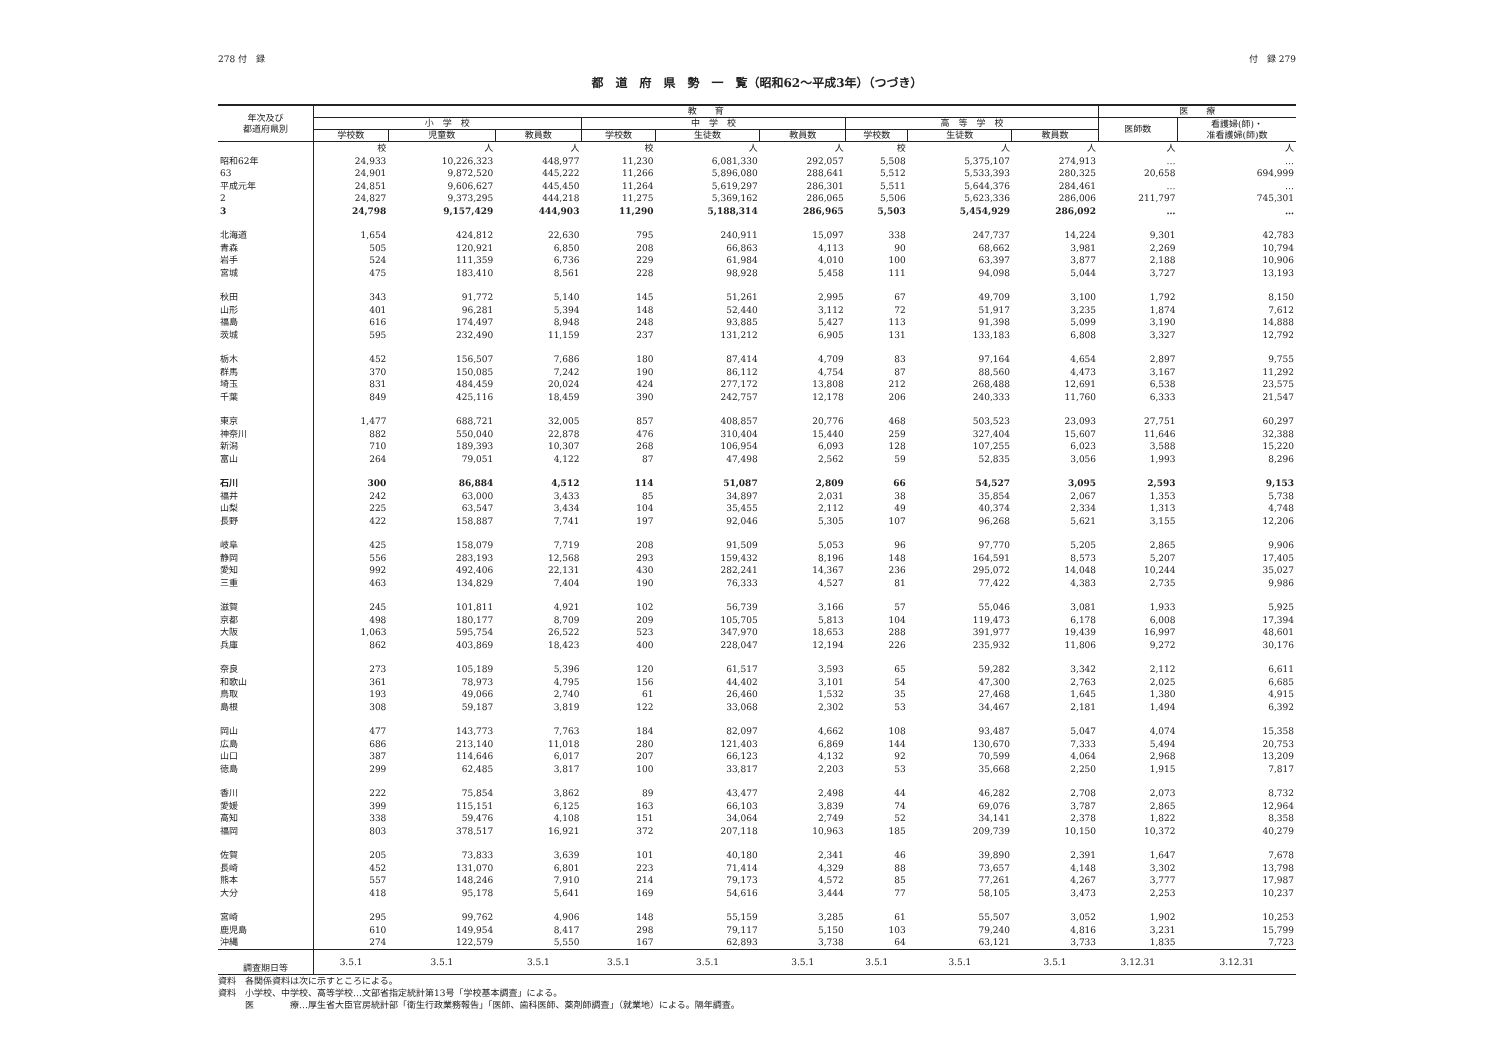278 付　録 付　録 279
都　道　府　県　勢　一　覧（昭和62～平成3年）（つづき）
| 年次及び 都道府県別 | 教 育 | | | | | | | | | 医 療 | |
| --- | --- | --- | --- | --- | --- | --- | --- | --- | --- | --- | --- |
| | 小 学 校 | | | 中 学 校 | | | 高 等 学 校 | | | 医師数 | 看護婦(師)・ 准看護婦(師)数 |
| | 学校数 | 児童数 | 教員数 | 学校数 | 生徒数 | 教員数 | 学校数 | 生徒数 | 教員数 | | |
| | 校 | 人 | 人 | 校 | 人 | 人 | 校 | 人 | 人 | 人 | 人 |
| 昭和62年 | 24,933 | 10,226,323 | 448,977 | 11,230 | 6,081,330 | 292,057 | 5,508 | 5,375,107 | 274,913 | … | … |
| 63 | 24,901 | 9,872,520 | 445,222 | 11,266 | 5,896,080 | 288,641 | 5,512 | 5,533,393 | 280,325 | 20,658 | 694,999 |
| 平成元年 | 24,851 | 9,606,627 | 445,450 | 11,264 | 5,619,297 | 286,301 | 5,511 | 5,644,376 | 284,461 | … | … |
| 2 | 24,827 | 9,373,295 | 444,218 | 11,275 | 5,369,162 | 286,065 | 5,506 | 5,623,336 | 286,006 | 211,797 | 745,301 |
| 3 | 24,798 | 9,157,429 | 444,903 | 11,290 | 5,188,314 | 286,965 | 5,503 | 5,454,929 | 286,092 | … | … |
| 北海道 | 1,654 | 424,812 | 22,630 | 795 | 240,911 | 15,097 | 338 | 247,737 | 14,224 | 9,301 | 42,783 |
| 青森 | 505 | 120,921 | 6,850 | 208 | 66,863 | 4,113 | 90 | 68,662 | 3,981 | 2,269 | 10,794 |
| 岩手 | 524 | 111,359 | 6,736 | 229 | 61,984 | 4,010 | 100 | 63,397 | 3,877 | 2,188 | 10,906 |
| 宮城 | 475 | 183,410 | 8,561 | 228 | 98,928 | 5,458 | 111 | 94,098 | 5,044 | 3,727 | 13,193 |
| 秋田 | 343 | 91,772 | 5,140 | 145 | 51,261 | 2,995 | 67 | 49,709 | 3,100 | 1,792 | 8,150 |
| 山形 | 401 | 96,281 | 5,394 | 148 | 52,440 | 3,112 | 72 | 51,917 | 3,235 | 1,874 | 7,612 |
| 福島 | 616 | 174,497 | 8,948 | 248 | 93,885 | 5,427 | 113 | 91,398 | 5,099 | 3,190 | 14,888 |
| 茨城 | 595 | 232,490 | 11,159 | 237 | 131,212 | 6,905 | 131 | 133,183 | 6,808 | 3,327 | 12,792 |
| 栃木 | 452 | 156,507 | 7,686 | 180 | 87,414 | 4,709 | 83 | 97,164 | 4,654 | 2,897 | 9,755 |
| 群馬 | 370 | 150,085 | 7,242 | 190 | 86,112 | 4,754 | 87 | 88,560 | 4,473 | 3,167 | 11,292 |
| 埼玉 | 831 | 484,459 | 20,024 | 424 | 277,172 | 13,808 | 212 | 268,488 | 12,691 | 6,538 | 23,575 |
| 千葉 | 849 | 425,116 | 18,459 | 390 | 242,757 | 12,178 | 206 | 240,333 | 11,760 | 6,333 | 21,547 |
| 東京 | 1,477 | 688,721 | 32,005 | 857 | 408,857 | 20,776 | 468 | 503,523 | 23,093 | 27,751 | 60,297 |
| 神奈川 | 882 | 550,040 | 22,878 | 476 | 310,404 | 15,440 | 259 | 327,404 | 15,607 | 11,646 | 32,388 |
| 新潟 | 710 | 189,393 | 10,307 | 268 | 106,954 | 6,093 | 128 | 107,255 | 6,023 | 3,588 | 15,220 |
| 富山 | 264 | 79,051 | 4,122 | 87 | 47,498 | 2,562 | 59 | 52,835 | 3,056 | 1,993 | 8,296 |
| 石川 | 300 | 86,884 | 4,512 | 114 | 51,087 | 2,809 | 66 | 54,527 | 3,095 | 2,593 | 9,153 |
| 福井 | 242 | 63,000 | 3,433 | 85 | 34,897 | 2,031 | 38 | 35,854 | 2,067 | 1,353 | 5,738 |
| 山梨 | 225 | 63,547 | 3,434 | 104 | 35,455 | 2,112 | 49 | 40,374 | 2,334 | 1,313 | 4,748 |
| 長野 | 422 | 158,887 | 7,741 | 197 | 92,046 | 5,305 | 107 | 96,268 | 5,621 | 3,155 | 12,206 |
| 岐阜 | 425 | 158,079 | 7,719 | 208 | 91,509 | 5,053 | 96 | 97,770 | 5,205 | 2,865 | 9,906 |
| 静岡 | 556 | 283,193 | 12,568 | 293 | 159,432 | 8,196 | 148 | 164,591 | 8,573 | 5,207 | 17,405 |
| 愛知 | 992 | 492,406 | 22,131 | 430 | 282,241 | 14,367 | 236 | 295,072 | 14,048 | 10,244 | 35,027 |
| 三重 | 463 | 134,829 | 7,404 | 190 | 76,333 | 4,527 | 81 | 77,422 | 4,383 | 2,735 | 9,986 |
| 滋賀 | 245 | 101,811 | 4,921 | 102 | 56,739 | 3,166 | 57 | 55,046 | 3,081 | 1,933 | 5,925 |
| 京都 | 498 | 180,177 | 8,709 | 209 | 105,705 | 5,813 | 104 | 119,473 | 6,178 | 6,008 | 17,394 |
| 大阪 | 1,063 | 595,754 | 26,522 | 523 | 347,970 | 18,653 | 288 | 391,977 | 19,439 | 16,997 | 48,601 |
| 兵庫 | 862 | 403,869 | 18,423 | 400 | 228,047 | 12,194 | 226 | 235,932 | 11,806 | 9,272 | 30,176 |
| 奈良 | 273 | 105,189 | 5,396 | 120 | 61,517 | 3,593 | 65 | 59,282 | 3,342 | 2,112 | 6,611 |
| 和歌山 | 361 | 78,973 | 4,795 | 156 | 44,402 | 3,101 | 54 | 47,300 | 2,763 | 2,025 | 6,685 |
| 鳥取 | 193 | 49,066 | 2,740 | 61 | 26,460 | 1,532 | 35 | 27,468 | 1,645 | 1,380 | 4,915 |
| 島根 | 308 | 59,187 | 3,819 | 122 | 33,068 | 2,302 | 53 | 34,467 | 2,181 | 1,494 | 6,392 |
| 岡山 | 477 | 143,773 | 7,763 | 184 | 82,097 | 4,662 | 108 | 93,487 | 5,047 | 4,074 | 15,358 |
| 広島 | 686 | 213,140 | 11,018 | 280 | 121,403 | 6,869 | 144 | 130,670 | 7,333 | 5,494 | 20,753 |
| 山口 | 387 | 114,646 | 6,017 | 207 | 66,123 | 4,132 | 92 | 70,599 | 4,064 | 2,968 | 13,209 |
| 徳島 | 299 | 62,485 | 3,817 | 100 | 33,817 | 2,203 | 53 | 35,668 | 2,250 | 1,915 | 7,817 |
| 香川 | 222 | 75,854 | 3,862 | 89 | 43,477 | 2,498 | 44 | 46,282 | 2,708 | 2,073 | 8,732 |
| 愛媛 | 399 | 115,151 | 6,125 | 163 | 66,103 | 3,839 | 74 | 69,076 | 3,787 | 2,865 | 12,964 |
| 高知 | 338 | 59,476 | 4,108 | 151 | 34,064 | 2,749 | 52 | 34,141 | 2,378 | 1,822 | 8,358 |
| 福岡 | 803 | 378,517 | 16,921 | 372 | 207,118 | 10,963 | 185 | 209,739 | 10,150 | 10,372 | 40,279 |
| 佐賀 | 205 | 73,833 | 3,639 | 101 | 40,180 | 2,341 | 46 | 39,890 | 2,391 | 1,647 | 7,678 |
| 長崎 | 452 | 131,070 | 6,801 | 223 | 71,414 | 4,329 | 88 | 73,657 | 4,148 | 3,302 | 13,798 |
| 熊本 | 557 | 148,246 | 7,910 | 214 | 79,173 | 4,572 | 85 | 77,261 | 4,267 | 3,777 | 17,987 |
| 大分 | 418 | 95,178 | 5,641 | 169 | 54,616 | 3,444 | 77 | 58,105 | 3,473 | 2,253 | 10,237 |
| 宮崎 | 295 | 99,762 | 4,906 | 148 | 55,159 | 3,285 | 61 | 55,507 | 3,052 | 1,902 | 10,253 |
| 鹿児島 | 610 | 149,954 | 8,417 | 298 | 79,117 | 5,150 | 103 | 79,240 | 4,816 | 3,231 | 15,799 |
| 沖縄 | 274 | 122,579 | 5,550 | 167 | 62,893 | 3,738 | 64 | 63,121 | 3,733 | 1,835 | 7,723 |
| 調査期日等 | 3.5.1 | 3.5.1 | 3.5.1 | 3.5.1 | 3.5.1 | 3.5.1 | 3.5.1 | 3.5.1 | 3.5.1 | 3.12.31 | 3.12.31 |
資料　各関係資料は次に示すところによる。
資料　小学校、中学校、高等学校…文部省指定統計第13号「学校基本調査」による。
　　　医　　　　療…厚生省大臣官房統計部「衛生行政業務報告」「医師、歯科医師、薬剤師調査」（就業地）による。隔年調査。